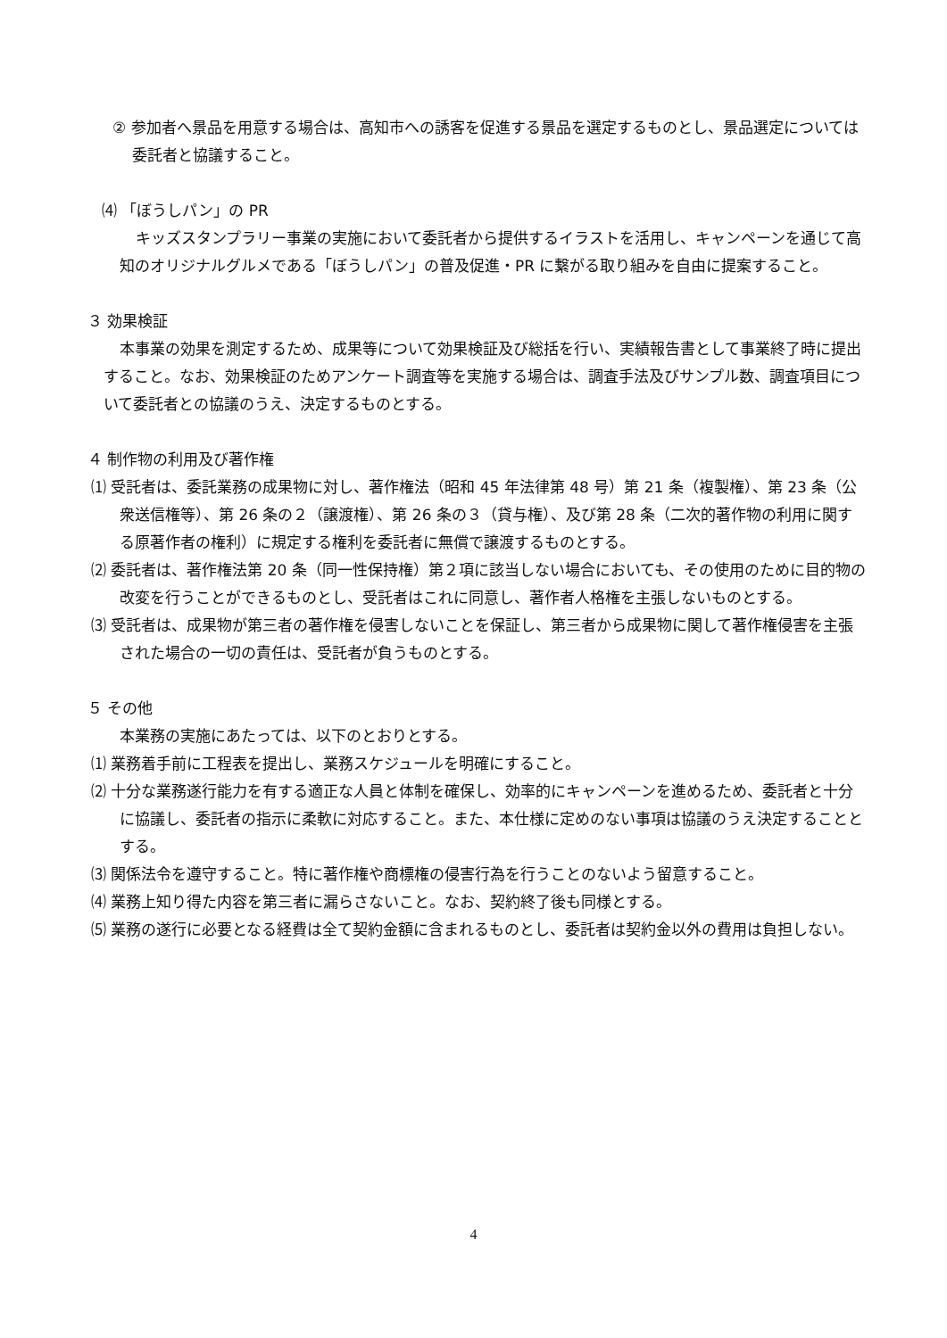② 参加者へ景品を用意する場合は、高知市への誘客を促進する景品を選定するものとし、景品選定については委託者と協議すること。
⑷ 「ぼうしパン」の PR
キッズスタンプラリー事業の実施において委託者から提供するイラストを活用し、キャンペーンを通じて高知のオリジナルグルメである「ぼうしパン」の普及促進・PR に繋がる取り組みを自由に提案すること。
３ 効果検証
本事業の効果を測定するため、成果等について効果検証及び総括を行い、実績報告書として事業終了時に提出すること。なお、効果検証のためアンケート調査等を実施する場合は、調査手法及びサンプル数、調査項目について委託者との協議のうえ、決定するものとする。
４ 制作物の利用及び著作権
⑴ 受託者は、委託業務の成果物に対し、著作権法（昭和 45 年法律第 48 号）第 21 条（複製権）、第 23 条（公衆送信権等）、第 26 条の２（譲渡権）、第 26 条の３（貸与権）、及び第 28 条（二次的著作物の利用に関する原著作者の権利）に規定する権利を委託者に無償で譲渡するものとする。
⑵ 委託者は、著作権法第 20 条（同一性保持権）第２項に該当しない場合においても、その使用のために目的物の改変を行うことができるものとし、受託者はこれに同意し、著作者人格権を主張しないものとする。
⑶ 受託者は、成果物が第三者の著作権を侵害しないことを保証し、第三者から成果物に関して著作権侵害を主張された場合の一切の責任は、受託者が負うものとする。
５ その他
本業務の実施にあたっては、以下のとおりとする。
⑴ 業務着手前に工程表を提出し、業務スケジュールを明確にすること。
⑵ 十分な業務遂行能力を有する適正な人員と体制を確保し、効率的にキャンペーンを進めるため、委託者と十分に協議し、委託者の指示に柔軟に対応すること。また、本仕様に定めのない事項は協議のうえ決定することとする。
⑶ 関係法令を遵守すること。特に著作権や商標権の侵害行為を行うことのないよう留意すること。
⑷ 業務上知り得た内容を第三者に漏らさないこと。なお、契約終了後も同様とする。
⑸ 業務の遂行に必要となる経費は全て契約金額に含まれるものとし、委託者は契約金以外の費用は負担しない。
4